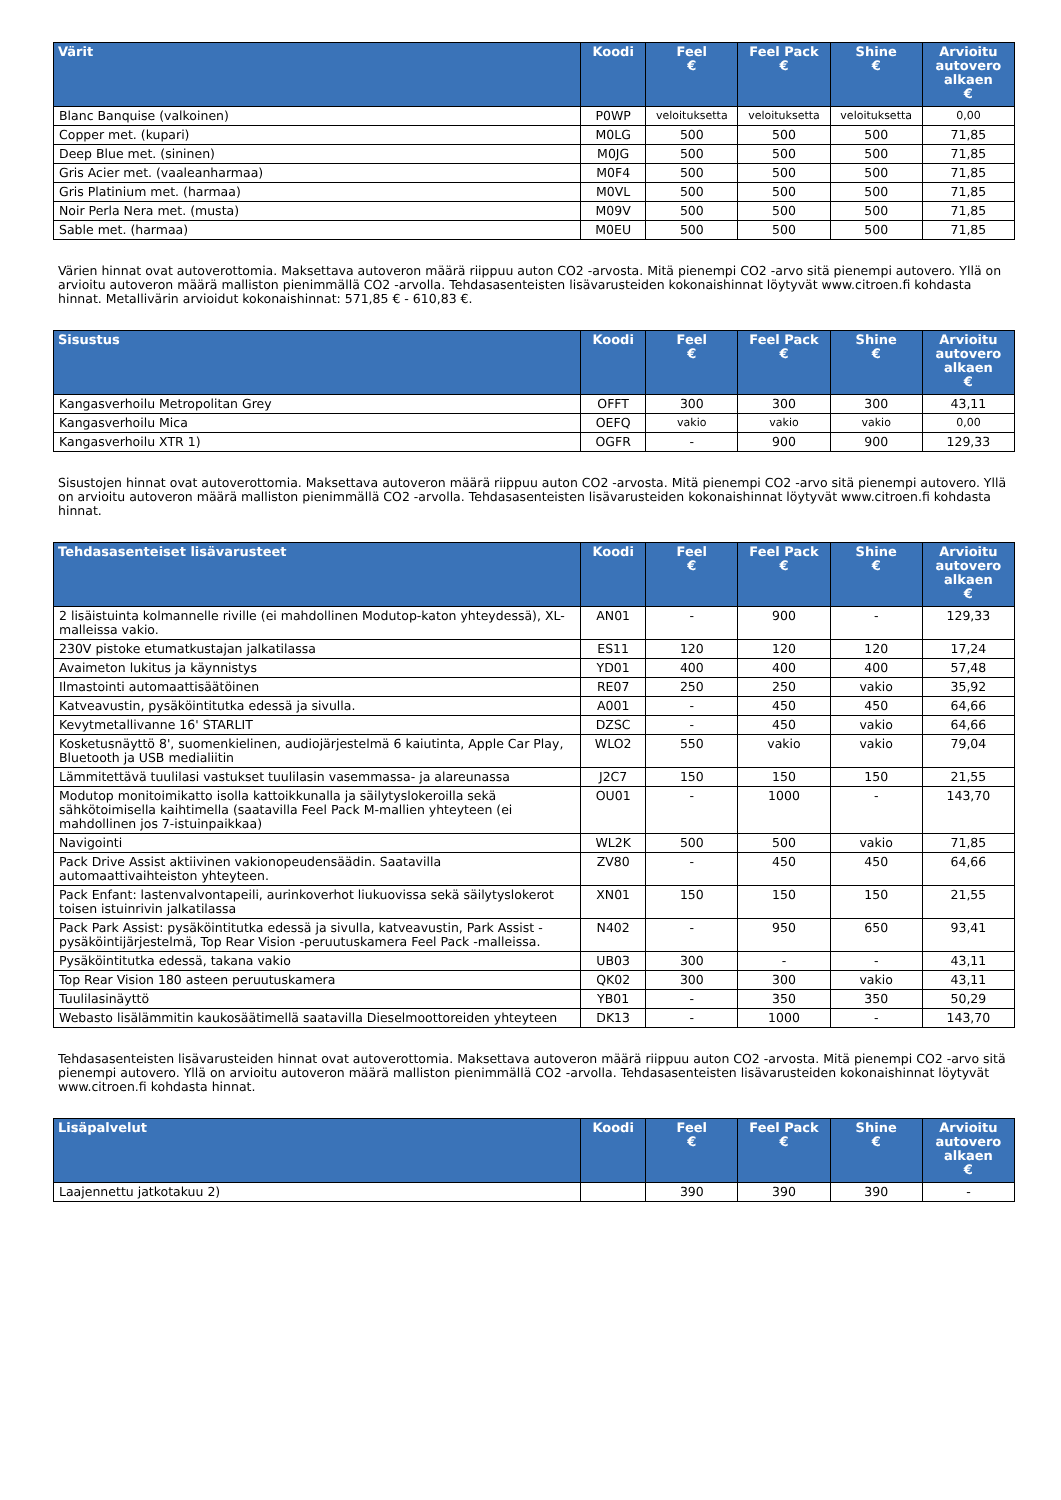| Värit | Koodi | Feel € | Feel Pack € | Shine € | Arvioitu autovero alkaen € |
| --- | --- | --- | --- | --- | --- |
| Blanc Banquise (valkoinen) | P0WP | veloituksetta | veloituksetta | veloituksetta | 0,00 |
| Copper met. (kupari) | M0LG | 500 | 500 | 500 | 71,85 |
| Deep Blue met. (sininen) | M0JG | 500 | 500 | 500 | 71,85 |
| Gris Acier met. (vaaleanharmaa) | M0F4 | 500 | 500 | 500 | 71,85 |
| Gris Platinium met. (harmaa) | M0VL | 500 | 500 | 500 | 71,85 |
| Noir Perla Nera met. (musta) | M09V | 500 | 500 | 500 | 71,85 |
| Sable met. (harmaa) | M0EU | 500 | 500 | 500 | 71,85 |
Värien hinnat ovat autoverottomia. Maksettava autoveron määrä riippuu auton CO2 -arvosta. Mitä pienempi CO2 -arvo sitä pienempi autovero. Yllä on arvioitu autoveron määrä malliston pienimmällä CO2 -arvolla. Tehdasasenteisten lisävarusteiden kokonaishinnat löytyvät www.citroen.fi kohdasta hinnat. Metallivärin arvioidut kokonaishinnat: 571,85 € - 610,83 €.
| Sisustus | Koodi | Feel € | Feel Pack € | Shine € | Arvioitu autovero alkaen € |
| --- | --- | --- | --- | --- | --- |
| Kangasverhoilu Metropolitan Grey | OFFT | 300 | 300 | 300 | 43,11 |
| Kangasverhoilu Mica | OEFQ | vakio | vakio | vakio | 0,00 |
| Kangasverhoilu XTR 1) | OGFR | - | 900 | 900 | 129,33 |
Sisustojen hinnat ovat autoverottomia. Maksettava autoveron määrä riippuu auton CO2 -arvosta. Mitä pienempi CO2 -arvo sitä pienempi autovero. Yllä on arvioitu autoveron määrä malliston pienimmällä CO2 -arvolla. Tehdasasenteisten lisävarusteiden kokonaishinnat löytyvät www.citroen.fi kohdasta hinnat.
| Tehdasasenteiset lisävarusteet | Koodi | Feel € | Feel Pack € | Shine € | Arvioitu autovero alkaen € |
| --- | --- | --- | --- | --- | --- |
| 2 lisäistuinta kolmannelle riville (ei mahdollinen Modutop-katon yhteydessä), XL-malleissa vakio. | AN01 | - | 900 | - | 129,33 |
| 230V pistoke etumatkustajan jalkatilassa | ES11 | 120 | 120 | 120 | 17,24 |
| Avaimeton lukitus ja käynnistys | YD01 | 400 | 400 | 400 | 57,48 |
| Ilmastointi automaattisäätöinen | RE07 | 250 | 250 | vakio | 35,92 |
| Katveavustin, pysäköintitutka edessä ja sivulla. | A001 | - | 450 | 450 | 64,66 |
| Kevytmetallivanne 16' STARLIT | DZSC | - | 450 | vakio | 64,66 |
| Kosketusnäyttö 8', suomenkielinen, audiojärjestelmä 6 kaiutinta, Apple Car Play, Bluetooth ja USB medialiitin | WLO2 | 550 | vakio | vakio | 79,04 |
| Lämmitettävä tuulilasi vastukset tuulilasin vasemmassa- ja alareunassa | J2C7 | 150 | 150 | 150 | 21,55 |
| Modutop monitoimikatto isolla kattoikkunalla ja säilytyslokeroilla sekä sähkötoimisella kaihtimella (saatavilla Feel Pack M-mallien yhteyteen (ei mahdollinen jos 7-istuinpaikkaa) | OU01 | - | 1000 | - | 143,70 |
| Navigointi | WL2K | 500 | 500 | vakio | 71,85 |
| Pack Drive Assist aktiivinen vakionopeudensäädin. Saatavilla automaattivaihteiston yhteyteen. | ZV80 | - | 450 | 450 | 64,66 |
| Pack Enfant: lastenvalvontapeili, aurinkoverhot liukuovissa sekä säilytyslokerot toisen istuinrivin jalkatilassa | XN01 | 150 | 150 | 150 | 21,55 |
| Pack Park Assist: pysäköintitutka edessä ja sivulla, katveavustin, Park Assist -pysäköintijärjestelmä, Top Rear Vision -peruutuskamera Feel Pack -malleissa. | N402 | - | 950 | 650 | 93,41 |
| Pysäköintitutka edessä, takana vakio | UB03 | 300 | - | - | 43,11 |
| Top Rear Vision 180 asteen peruutuskamera | QK02 | 300 | 300 | vakio | 43,11 |
| Tuulilasinäyttö | YB01 | - | 350 | 350 | 50,29 |
| Webasto lisälämmitin kaukosäätimellä saatavilla Dieselmoottoreiden yhteyteen | DK13 | - | 1000 | - | 143,70 |
Tehdasasenteisten lisävarusteiden hinnat ovat autoverottomia. Maksettava autoveron määrä riippuu auton CO2 -arvosta. Mitä pienempi CO2 -arvo sitä pienempi autovero. Yllä on arvioitu autoveron määrä malliston pienimmällä CO2 -arvolla. Tehdasasenteisten lisävarusteiden kokonaishinnat löytyvät www.citroen.fi kohdasta hinnat.
| Lisäpalvelut | Koodi | Feel € | Feel Pack € | Shine € | Arvioitu autovero alkaen € |
| --- | --- | --- | --- | --- | --- |
| Laajennettu jatkotakuu 2) | | 390 | 390 | 390 | - |